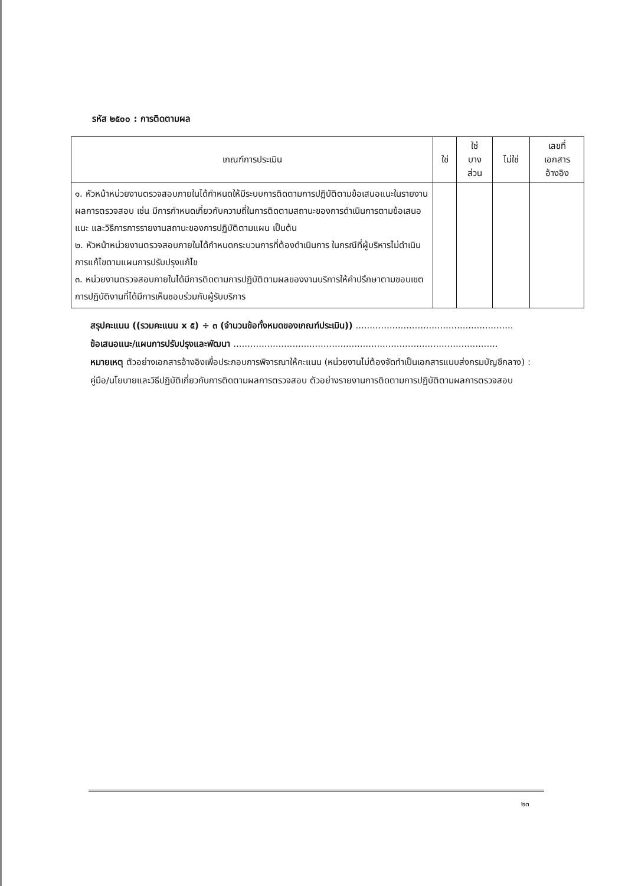รหัส ๒๕๐๐ : การติดตามผล
| เกณฑ์การประเมิน | ใช่ | ใช่ บาง ส่วน | ไม่ใช่ | เลขที่ เอกสาร อ้างอิง |
| --- | --- | --- | --- | --- |
| ๑. หัวหน้าหน่วยงานตรวจสอบภายในได้กำหนดให้มีระบบการติดตามการปฏิบัติตามข้อเสนอแนะในรายงานผลการตรวจสอบ เช่น มีการกำหนดเกี่ยวกับความถี่ในการติดตามสถานะของการดำเนินการตามข้อเสนอแนะ และวิธีการการรายงานสถานะของการปฏิบัติตามแผน เป็นต้น ๒. หัวหน้าหน่วยงานตรวจสอบภายในได้กำหนดกระบวนการที่ต้องดำเนินการ ในกรณีที่ผู้บริหารไม่ดำเนินการแก้ไขตามแผนการปรับปรุงแก้ไข ๓. หน่วยงานตรวจสอบภายในได้มีการติดตามการปฏิบัติตามผลของงานบริการให้คำปรึกษาตามขอบเขตการปฏิบัติงานที่ได้มีการเห็นชอบร่วมกับผู้รับบริการ | | | | |
สรุปคะแนน ((รวมคะแนน x ๕) ÷ ๓ (จำนวนข้อทั้งหมดของเกณฑ์ประเมิน)) ........................................................
ข้อเสนอแนะ/แผนการปรับปรุงและพัฒนา ..............................................................................................
หมายเหตุ ตัวอย่างเอกสารอ้างอิงเพื่อประกอบการพิจารณาให้คะแนน (หน่วยงานไม่ต้องจัดทำเป็นเอกสารแนบส่งกรมบัญชีกลาง) : คู่มือ/นโยบายและวิธีปฏิบัติเกี่ยวกับการติดตามผลการตรวจสอบ ตัวอย่างรายงานการติดตามการปฏิบัติตามผลการตรวจสอบ
๒๓